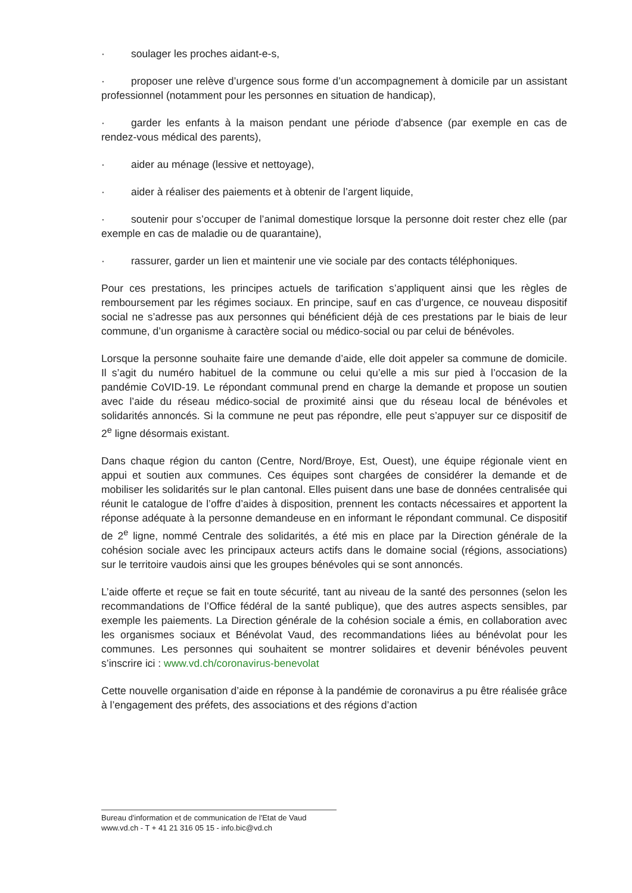· soulager les proches aidant-e-s,
· proposer une relève d’urgence sous forme d’un accompagnement à domicile par un assistant professionnel (notamment pour les personnes en situation de handicap),
· garder les enfants à la maison pendant une période d’absence (par exemple en cas de rendez-vous médical des parents),
· aider au ménage (lessive et nettoyage),
· aider à réaliser des paiements et à obtenir de l’argent liquide,
· soutenir pour s’occuper de l’animal domestique lorsque la personne doit rester chez elle (par exemple en cas de maladie ou de quarantaine),
· rassurer, garder un lien et maintenir une vie sociale par des contacts téléphoniques.
Pour ces prestations, les principes actuels de tarification s’appliquent ainsi que les règles de remboursement par les régimes sociaux. En principe, sauf en cas d’urgence, ce nouveau dispositif social ne s’adresse pas aux personnes qui bénéficient déjà de ces prestations par le biais de leur commune, d’un organisme à caractère social ou médico-social ou par celui de bénévoles.
Lorsque la personne souhaite faire une demande d’aide, elle doit appeler sa commune de domicile. Il s’agit du numéro habituel de la commune ou celui qu’elle a mis sur pied à l’occasion de la pandémie CoVID-19. Le répondant communal prend en charge la demande et propose un soutien avec l’aide du réseau médico-social de proximité ainsi que du réseau local de bénévoles et solidarités annoncés. Si la commune ne peut pas répondre, elle peut s’appuyer sur ce dispositif de 2<sup>e</sup> ligne désormais existant.
Dans chaque région du canton (Centre, Nord/Broye, Est, Ouest), une équipe régionale vient en appui et soutien aux communes. Ces équipes sont chargées de considérer la demande et de mobiliser les solidarités sur le plan cantonal. Elles puisent dans une base de données centralisée qui réunit le catalogue de l’offre d’aides à disposition, prennent les contacts nécessaires et apportent la réponse adéquate à la personne demandeuse en en informant le répondant communal. Ce dispositif de 2<sup>e</sup> ligne, nommé Centrale des solidarités, a été mis en place par la Direction générale de la cohésion sociale avec les principaux acteurs actifs dans le domaine social (régions, associations) sur le territoire vaudois ainsi que les groupes bénévoles qui se sont annoncés.
L’aide offerte et reçue se fait en toute sécurité, tant au niveau de la santé des personnes (selon les recommandations de l’Office fédéral de la santé publique), que des autres aspects sensibles, par exemple les paiements. La Direction générale de la cohésion sociale a émis, en collaboration avec les organismes sociaux et Bénévolat Vaud, des recommandations liées au bénévolat pour les communes. Les personnes qui souhaitent se montrer solidaires et devenir bénévoles peuvent s’inscrire ici : www.vd.ch/coronavirus-benevolat
Cette nouvelle organisation d’aide en réponse à la pandémie de coronavirus a pu être réalisée grâce à l’engagement des préfets, des associations et des régions d’action
Bureau d'information et de communication de l'Etat de Vaud
www.vd.ch - T + 41 21 316 05 15 - info.bic@vd.ch